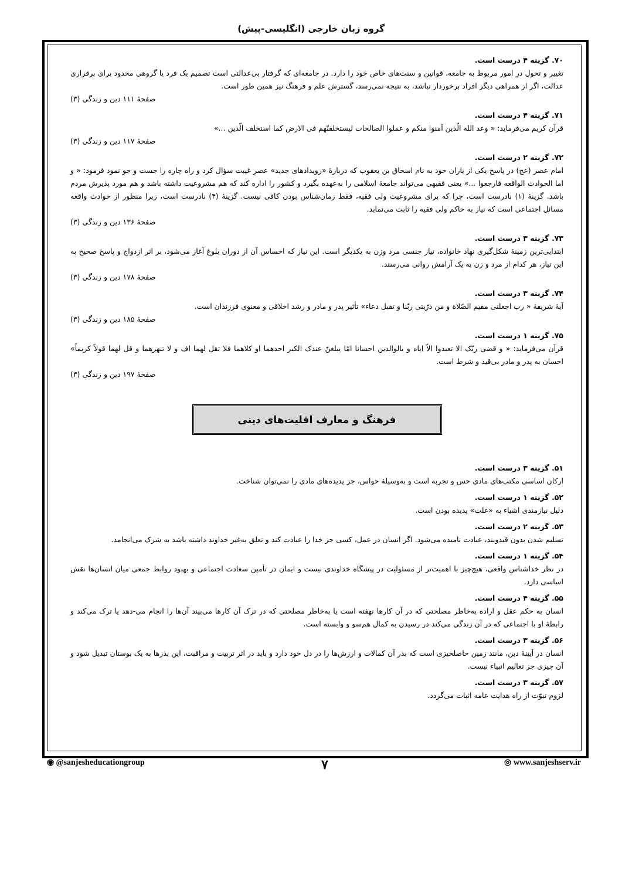گروه زبان خارجی (انگلیسی-پیش)
۷۰. گزینه ۴ درست است.
تغییر و تحول در امور مربوط به جامعه، قوانین و سنت‌های خاص خود را دارد. در جامعه‌ای که گرفتار بی‌عدالتی است تصمیم یک فرد یا گروهی محدود برای برقراری عدالت، اگر از همراهی دیگر افراد برخوردار نباشد، به نتیجه نمی‌رسد، گسترش علم و فرهنگ نیز همین طور است.
صفحهٔ ۱۱۱ دین و زندگی (۳)
۷۱. گزینه ۴ درست است.
قرآن کریم می‌فرماید: « وعد الله الّذین آمنوا منکم و عملوا الصالحات لیستخلفنّهم فی الارض کما استخلف الّذین ...»
صفحهٔ ۱۱۷ دین و زندگی (۳)
۷۲. گزینه ۲ درست است.
امام عصر (عج) در پاسخ یکی از یاران خود به نام اسحاق بن یعقوب که دربارهٔ «رویدادهای جدید» عصر غیبت سؤال کرد و راه چاره را جست و جو نمود فرمود: « و اما الحوادث الواقعه فارجعوا ...» یعنی فقیهی می‌تواند جامعهٔ اسلامی را به‌عهده بگیرد و کشور را اداره کند که هم مشروعیت داشته باشد و هم مورد پذیرش مردم باشد. گزینهٔ (۱) نادرست است، چرا که برای مشروعیت ولی فقیه، فقط زمان‌شناس بودن کافی نیست. گزینهٔ (۴) نادرست است، زیرا منظور از حوادث واقعه مسائل اجتماعی است که نیاز به حاکم ولی فقیه را ثابت می‌نماید.
صفحهٔ ۱۳۶ دین و زندگی (۳)
۷۳. گزینه ۳ درست است.
ابتدایی‌ترین زمینهٔ شکل‌گیری نهاد خانواده، نیاز جنسی مرد وزن به یکدیگر است. این نیاز که احساس آن از دوران بلوغ آغاز می‌شود، بر اثر ازدواج و پاسخ صحیح به این نیاز، هر کدام از مرد و زن به یک آرامش روانی می‌رسند.
صفحهٔ ۱۷۸ دین و زندگی (۳)
۷۴. گزینه ۳ درست است.
آیهٔ شریفهٔ « رب اجعلنی مقیم الصّلاة و من ذرّیتی ربّنا و تقبل دعاء» تأثیر پدر و مادر و رشد اخلاقی و معنوی فرزندان است.
صفحهٔ ۱۸۵ دین و زندگی (۳)
۷۵. گزینه ۱ درست است.
قرآن می‌فرماید: « و قضی ربّک الا تعبدوا الاّ ایاه و بالوالدین احسانا امّا یبلغنّ عندک الکبر احدهما او کلاهما فلا تقل لهما اف و لا تنهرهما و قل لهما قولاً کریماً» احسان به پدر و مادر بی‌قید و شرط است.
صفحهٔ ۱۹۷ دین و زندگی (۳)
فرهنگ و معارف اقلیت‌های دینی
۵۱. گزینه ۳ درست است.
ارکان اساسی مکتب‌های مادی حس و تجربه است و به‌وسیلهٔ حواس، جز پدیده‌های مادی را نمی‌توان شناخت.
۵۲. گزینه ۱ درست است.
دلیل نیازمندی اشیاء به «علت» پدیده بودن است.
۵۳. گزینه ۲ درست است.
تسلیم شدن بدون قیدوبند، عبادت نامیده می‌شود. اگر انسان در عمل، کسی جز خدا را عبادت کند و تعلق به‌غیر خداوند داشته باشد به شرک می‌انجامد.
۵۴. گزینه ۱ درست است.
در نظر خداشناس واقعی، هیچ‌چیز با اهمیت‌تر از مسئولیت در پیشگاه خداوندی نیست و ایمان در تأمین سعادت اجتماعی و بهبود روابط جمعی میان انسان‌ها نقش اساسی دارد.
۵۵. گزینه ۴ درست است.
انسان به حکم عقل و اراده به‌خاطر مصلحتی که در آن کارها نهفته است یا به‌خاطر مصلحتی که در ترک آن کارها می‌بیند آن‌ها را انجام می-دهد یا ترک می‌کند و رابطهٔ او با اجتماعی که در آن زندگی می‌کند در رسیدن به کمال هم‌سو و وابسته است.
۵۶. گزینه ۳ درست است.
انسان در آیینهٔ دین، مانند زمین حاصلخیزی است که بذر آن کمالات و ارزش‌ها را در دل خود دارد و باید در اثر تربیت و مراقبت، این بذرها به یک بوستان تبدیل شود و آن چیزی جز تعالیم انبیاء نیست.
۵۷. گزینه ۳ درست است.
لزوم نبوّت از راه هدایت عامه اثبات می‌گردد.
◉ @sanjesheducationgroup ۷ ◎ www.sanjeshserv.ir